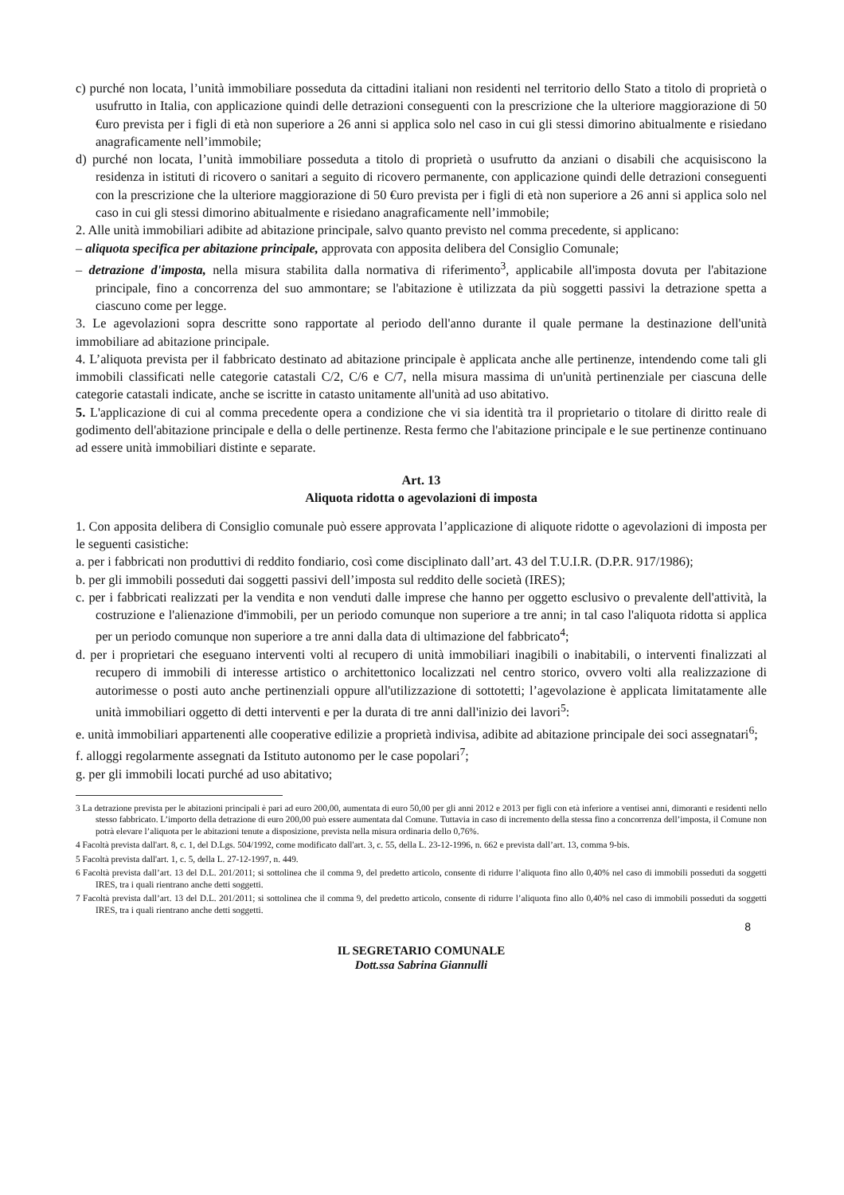c) purché non locata, l’unità immobiliare posseduta da cittadini italiani non residenti nel territorio dello Stato a titolo di proprietà o usufrutto in Italia, con applicazione quindi delle detrazioni conseguenti con la prescrizione che la ulteriore maggiorazione di 50 €uro prevista per i figli di età non superiore a 26 anni si applica solo nel caso in cui gli stessi dimorino abitualmente e risiedano anagraficamente nell’immobile;
d) purché non locata, l’unità immobiliare posseduta a titolo di proprietà o usufrutto da anziani o disabili che acquisiscono la residenza in istituti di ricovero o sanitari a seguito di ricovero permanente, con applicazione quindi delle detrazioni conseguenti con la prescrizione che la ulteriore maggiorazione di 50 €uro prevista per i figli di età non superiore a 26 anni si applica solo nel caso in cui gli stessi dimorino abitualmente e risiedano anagraficamente nell’immobile;
2. Alle unità immobiliari adibite ad abitazione principale, salvo quanto previsto nel comma precedente, si applicano:
– aliquota specifica per abitazione principale, approvata con apposita delibera del Consiglio Comunale;
– detrazione d'imposta, nella misura stabilita dalla normativa di riferimento<sup>3</sup>, applicabile all'imposta dovuta per l'abitazione principale, fino a concorrenza del suo ammontare; se l'abitazione è utilizzata da più soggetti passivi la detrazione spetta a ciascuno come per legge.
3. Le agevolazioni sopra descritte sono rapportate al periodo dell'anno durante il quale permane la destinazione dell'unità immobiliare ad abitazione principale.
4. L’aliquota prevista per il fabbricato destinato ad abitazione principale è applicata anche alle pertinenze, intendendo come tali gli immobili classificati nelle categorie catastali C/2, C/6 e C/7, nella misura massima di un'unità pertinenziale per ciascuna delle categorie catastali indicate, anche se iscritte in catasto unitamente all'unità ad uso abitativo.
5. L'applicazione di cui al comma precedente opera a condizione che vi sia identità tra il proprietario o titolare di diritto reale di godimento dell'abitazione principale e della o delle pertinenze. Resta fermo che l'abitazione principale e le sue pertinenze continuano ad essere unità immobiliari distinte e separate.
Art. 13
Aliquota ridotta o agevolazioni di imposta
1. Con apposita delibera di Consiglio comunale può essere approvata l’applicazione di aliquote ridotte o agevolazioni di imposta per le seguenti casistiche:
a. per i fabbricati non produttivi di reddito fondiario, così come disciplinato dall’art. 43 del T.U.I.R. (D.P.R. 917/1986);
b. per gli immobili posseduti dai soggetti passivi dell’imposta sul reddito delle società (IRES);
c. per i fabbricati realizzati per la vendita e non venduti dalle imprese che hanno per oggetto esclusivo o prevalente dell'attività, la costruzione e l'alienazione d'immobili, per un periodo comunque non superiore a tre anni; in tal caso l'aliquota ridotta si applica per un periodo comunque non superiore a tre anni dalla data di ultimazione del fabbricato<sup>4</sup>;
d. per i proprietari che eseguano interventi volti al recupero di unità immobiliari inagibili o inabitabili, o interventi finalizzati al recupero di immobili di interesse artistico o architettonico localizzati nel centro storico, ovvero volti alla realizzazione di autorimesse o posti auto anche pertinenziali oppure all'utilizzazione di sottotetti; l’agevolazione è applicata limitatamente alle unità immobiliari oggetto di detti interventi e per la durata di tre anni dall'inizio dei lavori<sup>5</sup>:
e. unità immobiliari appartenenti alle cooperative edilizie a proprietà indivisa, adibite ad abitazione principale dei soci assegnatari<sup>6</sup>;
f. alloggi regolarmente assegnati da Istituto autonomo per le case popolari<sup>7</sup>;
g. per gli immobili locati purché ad uso abitativo;
3 La detrazione prevista per le abitazioni principali è pari ad euro 200,00, aumentata di euro 50,00 per gli anni 2012 e 2013 per figli con età inferiore a ventisei anni, dimoranti e residenti nello stesso fabbricato. L’importo della detrazione di euro 200,00 può essere aumentata dal Comune. Tuttavia in caso di incremento della stessa fino a concorrenza dell’imposta, il Comune non potrà elevare l’aliquota per le abitazioni tenute a disposizione, prevista nella misura ordinaria dello 0,76%.
4 Facoltà prevista dall'art. 8, c. 1, del D.Lgs. 504/1992, come modificato dall'art. 3, c. 55, della L. 23-12-1996, n. 662 e prevista dall’art. 13, comma 9-bis.
5 Facoltà prevista dall'art. 1, c. 5, della L. 27-12-1997, n. 449.
6 Facoltà prevista dall’art. 13 del D.L. 201/2011; si sottolinea che il comma 9, del predetto articolo, consente di ridurre l’aliquota fino allo 0,40% nel caso di immobili posseduti da soggetti IRES, tra i quali rientrano anche detti soggetti.
7 Facoltà prevista dall’art. 13 del D.L. 201/2011; si sottolinea che il comma 9, del predetto articolo, consente di ridurre l’aliquota fino allo 0,40% nel caso di immobili posseduti da soggetti IRES, tra i quali rientrano anche detti soggetti.
8
IL SEGRETARIO COMUNALE
Dott.ssa Sabrina Giannulli